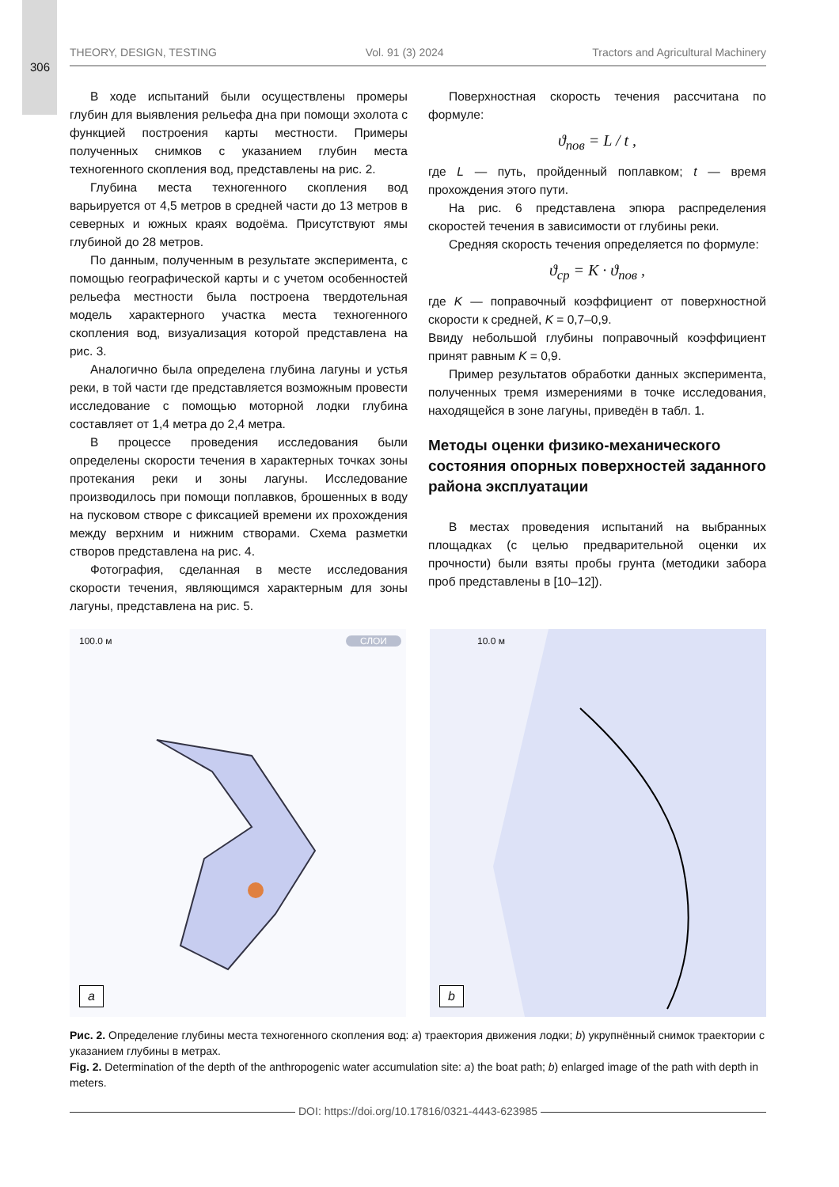306
THEORY, DESIGN, TESTING Vol. 91 (3) 2024 Tractors and Agricultural Machinery
В ходе испытаний были осуществлены промеры глубин для выявления рельефа дна при помощи эхолота с функцией построения карты местности. Примеры полученных снимков с указанием глубин места техногенного скопления вод, представлены на рис. 2.
Глубина места техногенного скопления вод варьируется от 4,5 метров в средней части до 13 метров в северных и южных краях водоёма. Присутствуют ямы глубиной до 28 метров.
По данным, полученным в результате эксперимента, с помощью географической карты и с учетом особенностей рельефа местности была построена твердотельная модель характерного участка места техногенного скопления вод, визуализация которой представлена на рис. 3.
Аналогично была определена глубина лагуны и устья реки, в той части где представляется возможным провести исследование с помощью моторной лодки глубина составляет от 1,4 метра до 2,4 метра.
В процессе проведения исследования были определены скорости течения в характерных точках зоны протекания реки и зоны лагуны. Исследование производилось при помощи поплавков, брошенных в воду на пусковом створе с фиксацией времени их прохождения между верхним и нижним створами. Схема разметки створов представлена на рис. 4.
Фотография, сделанная в месте исследования скорости течения, являющимся характерным для зоны лагуны, представлена на рис. 5.
Поверхностная скорость течения рассчитана по формуле:
ϑ<sub>пов</sub> = L / t ,
где L — путь, пройденный поплавком; t — время прохождения этого пути.
На рис. 6 представлена эпюра распределения скоростей течения в зависимости от глубины реки.
Средняя скорость течения определяется по формуле:
ϑ<sub>ср</sub> = K · ϑ<sub>пов</sub> ,
где K — поправочный коэффициент от поверхностной скорости к средней, K = 0,7–0,9.
Ввиду небольшой глубины поправочный коэффициент принят равным K = 0,9.
Пример результатов обработки данных эксперимента, полученных тремя измерениями в точке исследования, находящейся в зоне лагуны, приведён в табл. 1.
Методы оценки физико-механического состояния опорных поверхностей заданного района эксплуатации
В местах проведения испытаний на выбранных площадках (с целью предварительной оценки их прочности) были взяты пробы грунта (методики забора проб представлены в [10–12]).
100.0 м СЛОИ
a
10.0 м
b
Рис. 2. Определение глубины места техногенного скопления вод: a) траектория движения лодки; b) укрупнённый снимок траектории с указанием глубины в метрах.
Fig. 2. Determination of the depth of the anthropogenic water accumulation site: a) the boat path; b) enlarged image of the path with depth in meters.
DOI: https://doi.org/10.17816/0321-4443-623985